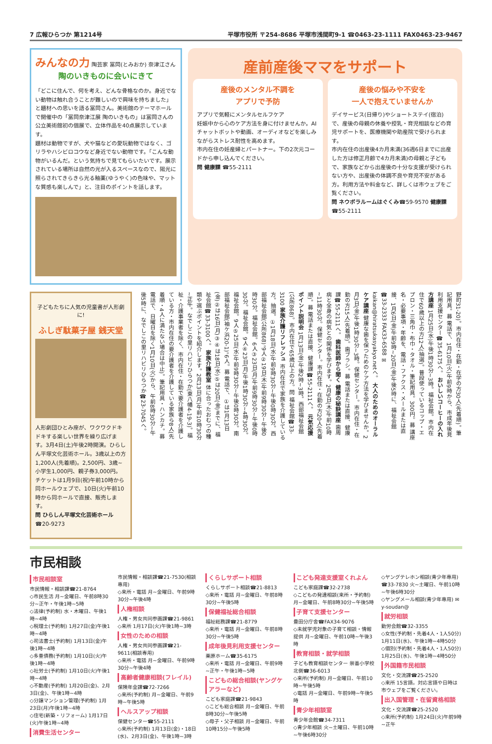7 広報ひらつか 第1214号 平塚市役所 〒254-8686 平塚市浅間町9-1 ☎0463-23-1111 FAX0463-23-9467
みんなの力 陶芸家 冨岡(とみおか) 奈津江さん
陶のいきものに会いにきて
「どこに住んで、何を考え、どんな骨格なのか。身近でない動物は触れ合うことが難しいので興味を持ちました」と題材への思いを語る冨岡さん。美術館のテーマホールで開催中の「冨岡奈津江展 陶のいきもの」は冨岡さんの公立美術館初の個展で、立体作品を40点展示しています。
題材は動物ですが、犬や猫などの愛玩動物ではなく、ゴリラやハシビロコウなど身近でない動物です。「こんな動物がいるんだ。という気持ちで見てもらいたいです。展示されている場所は自然の光が入るスペースなので、陽光に照らされてきらきら光る釉薬(ゆうやく)の色味や、マットな質感も楽しんで」と、注目のポイントを話します。
産前産後ママをサポート
産後のメンタル不調を
アプリで予防
アプリで気軽にメンタルセルフケア
妊娠中から心のケア方法を身に付けませんか。AIチャットボットや動画、オーディオなどを楽しみながらストレス耐性を高めます。
市内在住の妊産婦とパートナー。下の2次元コードから申し込んでください。
問 健康課 ☎55-2111
産後の悩みや不安を
一人で抱えていませんか
デイサービス(日帰り)やショートステイ(宿泊)で、産後の母親の休養や授乳・育児相談などの育児サポートを、医療機関や助産院で受けられます。
市内在住の出産後4カ月未満(36週6日までに出産した方は修正月齢で4カ月未満)の母親と子どもで、家族などから出産後の十分な支援が受けられない方や、出産後の体調不良や育児不安がある方。利用方法や料金など、詳しくは市ウェブをご覧ください。
問 ネウボラルームはぐくみ☎59-9570 健康課☎55-2111
子どもたちに人気の児童書が人形劇に!
ふしぎ駄菓子屋 銭天堂
人形劇団ひとみ座が、ワクワクドキドキする楽しい世界を繰り広げます。3月4日(土)午後2時開演。ひらしん平塚文化芸術ホール。3歳以上の方1,200人(先着順)。2,500円、3歳~小学生1,000円、親子券3,000円。チケットは1月9日(祝)午前10時から同ホールウェブで、10日(火)午前10時から同ホールで直接、販売します。
問 ひらしん平塚文化芸術ホール☎20-9273
野町31-20)。市内在住・在勤・在学の方30人(先着順)。筆記用具。募 電話で、1月10日(火)午前9時から、市成年後見利用支援センター☎35-6175へ。 おいしいコーヒーの入れ方講座 1月25日(水)午後1時30分~3時。福祉会館。市内在住で60歳以上の方12人(抽選)。普段使っているコップ・エプロン・三角巾・布巾・タオル・筆記用具。300円。募 講座名・必要事項・年齢を、電話・ファクス・メールまたは直接、1月6日(金)午前9時~20日(金)午後5時に、福祉会館☎33-2333 FAX33-6588 ✉kaikan@hiratsukasyakyo.netへ。 大人のためのオーラルケア講座 健康な歯を保つためのケア方法を学びませんか。2月3日(金)午後1時30分~3時。保健センター。市内在住・在勤の方15人(先着順)。歯ブラシ。募 電話または直接、健康課☎55-2111へ。 歯科医師から聞く 健康の秘訣講座 歯周病と全身の病気との関係を学びます。2月9日(木)午前10時~11時30分。保健センター。市内在住・在勤の方20人(先着順)。募 電話または直接、健康課☎55-2111へ。 元気応援ポイント説明会 1月13日(金)午後2時~3時。西部福祉会館(公所868)。市内在住で65歳以上の方。問 福祉会館☎33-3100 家族介護リフレッシュ 市内在住で家族を介護している方。抽選。①1月18日(水)午前9時30分~午後0時30分。西部福祉会館(公所868)。9人②19日(木)午前9時30分~午後0時30分。福祉会館。6人③23日(月)午前9時30分~午後0時30分。福祉会館。9人④23日(月)午後1時30分~4時30分。福祉会館。9人⑤25日(水)午前9時30分~午後0時30分。南部福祉会館(袖ケ浜20-1)。6人。募 電話で、①は1月13日(金)②は16日(月)③④は18日(水)⑤は20日(金)までに、福祉会館☎33-3100へ。 家族介護教室 体に合ったおむつの種類や選ぶポイントを紹介します。2月13日(月)午前10時30分~正午。なでしこの里リハビリひらつか(東八幡4-19-3)。福祉・介護事業者を除く、市内在住・在勤で要介護者を介護している方・市内在住の要介護者を介護している家族ら8人(先着順・4人に満たない場合は中止)。筆記用具・ハンカチ。募 電話で、日曜日を除く1月10日(火)から、午前8時30分~午後5時に、なでしこの里リハビリひらつか☎23-7045へ。
市民相談
市民相談室
市民情報・相談課☎21-8764
◇市民生活 月~金曜日、午前8時30分~正午・午後1時~5時
◇法律(予約制) 水・木曜日、午後1時~4時
◇税理士(予約制) 1月27日(金)午後1時~4時
◇司法書士(予約制) 1月13日(金)午後1時~4時
◇多重債務(予約制) 1月10日(火)午後1時~4時
◇社労士(予約制) 1月10日(火)午後1時~4時
◇不動産(予約制) 1月20日(金)、2月3日(金)、午後1時~4時
◇分譲マンション管理(予約制) 1月23日(月)午後1時~4時
◇住宅(新築・リフォーム) 1月17日(火)午後1時~4時
消費生活センター
市民情報・相談課☎21-7530(相談専用)
◇来所・電話 月~金曜日、午前9時30分~午後4時
人権相談
人権・男女共同参画課☎21-9861
◇来所 1月17日(火)午後1時~3時
女性のための相談
人権・男女共同参画課☎21-9611(相談専用)
◇来所・電話 月~金曜日、午前9時30分~午後4時
高齢者健康相談(フレイル)
保険年金課☎72-7266
◇来所(予約制) 月~金曜日、午前9時~午後5時
ヘルスアップ相談
保健センター☎55-2111
◇来所(予約制) 1月13日(金)・18日(水)、2月3日(金)、午後1時~3時
くらしサポート相談
くらしサポート相談☎21-8813
◇来所・電話 月~金曜日、午前8時30分~午後5時
保健福祉総合相談
福祉総務課☎21-8779
◇来所・電話 月~金曜日、午前8時30分~午後5時
成年後見利用支援センター
栗原ホーム☎35-6175
◇来所・電話 月~金曜日、午前9時~正午・午後1時~5時
こどもの総合相談(ヤングケアラーなど)
こども家庭課☎21-9843
◇こども総合相談 月~金曜日、午前8時30分~午後5時
◇母子・父子相談 月~金曜日、午前10時15分~午後5時
こども発達支援室くれよん
こども家庭課☎32-2738
◇こどもの発達相談(来所・予約制) 月~金曜日、午前8時30分~午後5時
子育て支援センター
豊田分庁舎☎FAX34-9076
◇未就学児対象の子育て相談・情報提供 月~金曜日、午前10時~午後3時
教育相談・就学相談
子ども教育相談センター 崇善小学校北側☎36-6013
◇来所(予約制) 月~金曜日、午前10時~午後5時
◇電話 月~金曜日、午前9時~午後5時
青少年相談室
青少年会館☎34-7311
◇青少年相談 火~土曜日、午前10時~午後6時30分
◇ヤングテレホン相談(青少年専用) ☎33-7830 火~土曜日、午前10時~午後6時30分
◇ヤングメール相談(青少年専用) ✉y-soudan@
就労相談
勤労会館☎32-3355
◇女性(予約制・先着4人・1人50分) 1月11日(水)、午後1時~4時50分
◇個別(予約制・先着4人・1人50分) 1月25日(水)、午後1時~4時50分
外国籍市民相談
文化・交流課☎25-2520
◇来所 15言語。対応言語や日時は市ウェブをご覧ください。
出入国管理・在留資格相談
文化・交流課☎25-2520
◇来所(予約制) 1月24日(火)午前9時~正午